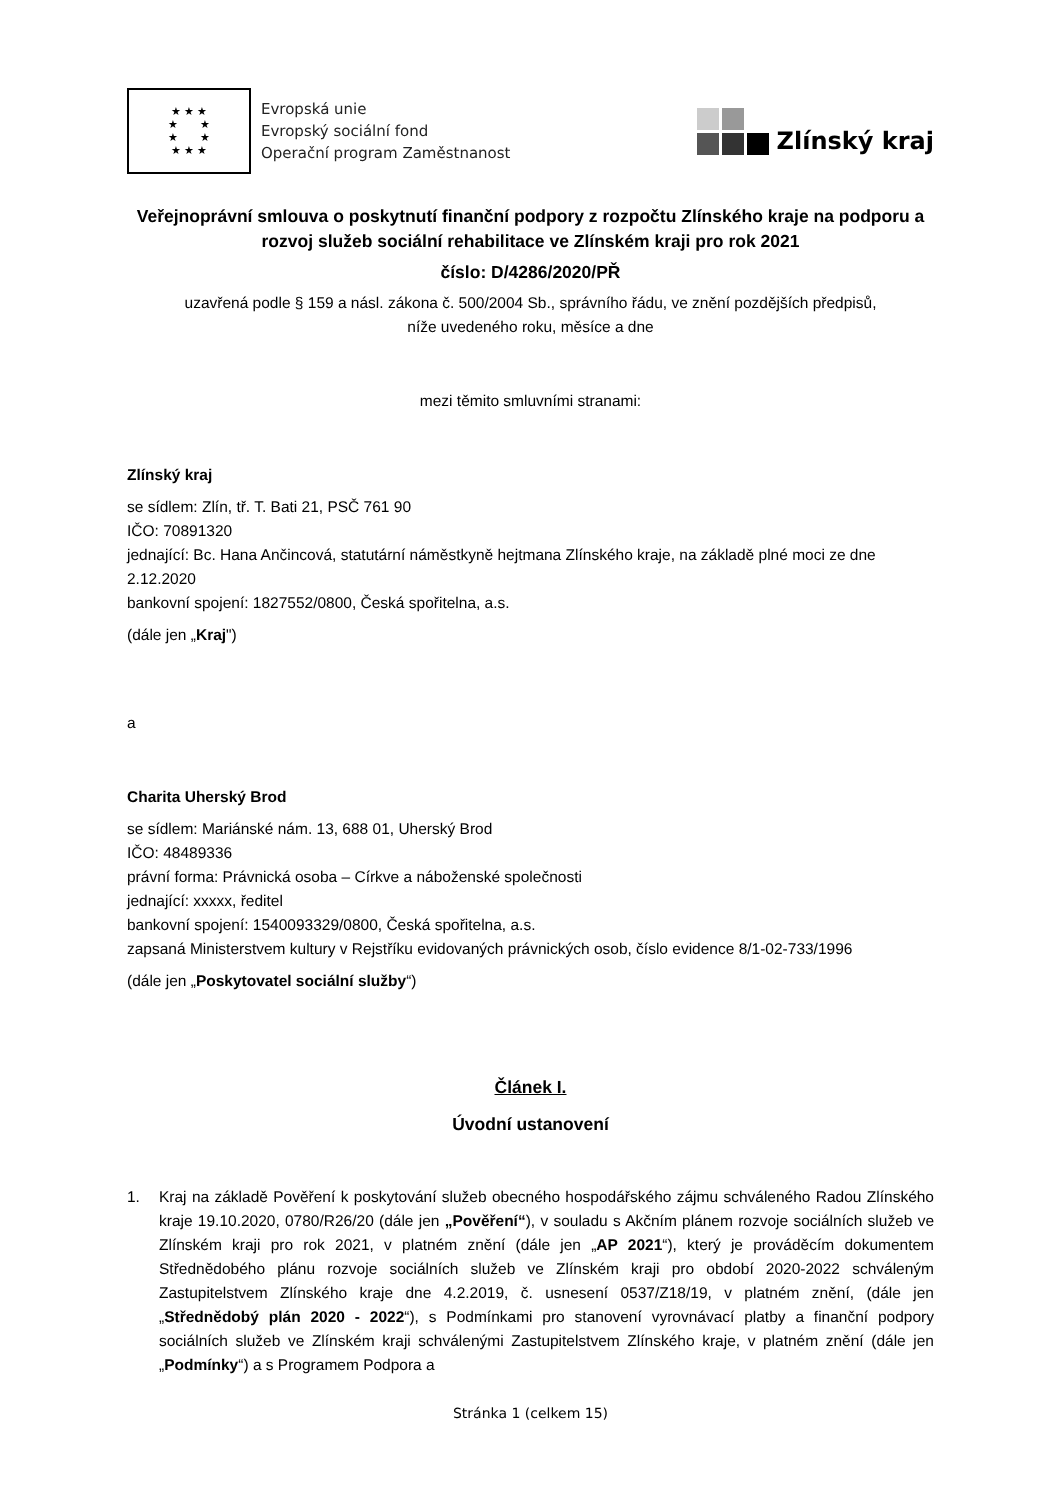★ ★ ★
★ ★
★ ★
★ ★ ★
Evropská unie
Evropský sociální fond
Operační program Zaměstnanost
Zlínský kraj
Veřejnoprávní smlouva o poskytnutí finanční podpory z rozpočtu Zlínského kraje na podporu a rozvoj služeb sociální rehabilitace ve Zlínském kraji pro rok 2021
číslo: D/4286/2020/PŘ
uzavřená podle § 159 a násl. zákona č. 500/2004 Sb., správního řádu, ve znění pozdějších předpisů,
níže uvedeného roku, měsíce a dne
mezi těmito smluvními stranami:
Zlínský kraj
se sídlem: Zlín, tř. T. Bati 21, PSČ 761 90
IČO: 70891320
jednající: Bc. Hana Ančincová, statutární náměstkyně hejtmana Zlínského kraje, na základě plné moci ze dne 2.12.2020
bankovní spojení: 1827552/0800, Česká spořitelna, a.s.
(dále jen „Kraj")
a
Charita Uherský Brod
se sídlem: Mariánské nám. 13, 688 01, Uherský Brod
IČO: 48489336
právní forma: Právnická osoba – Církve a náboženské společnosti
jednající: xxxxx, ředitel
bankovní spojení: 1540093329/0800, Česká spořitelna, a.s.
zapsaná Ministerstvem kultury v Rejstříku evidovaných právnických osob, číslo evidence 8/1-02-733/1996
(dále jen „Poskytovatel sociální služby“)
Článek I.
Úvodní ustanovení
1. Kraj na základě Pověření k poskytování služeb obecného hospodářského zájmu schváleného Radou Zlínského kraje 19.10.2020, 0780/R26/20 (dále jen „Pověření“), v souladu s Akčním plánem rozvoje sociálních služeb ve Zlínském kraji pro rok 2021, v platném znění (dále jen „AP 2021“), který je prováděcím dokumentem Střednědobého plánu rozvoje sociálních služeb ve Zlínském kraji pro období 2020-2022 schváleným Zastupitelstvem Zlínského kraje dne 4.2.2019, č. usnesení 0537/Z18/19, v platném znění, (dále jen „Střednědobý plán 2020 - 2022“), s Podmínkami pro stanovení vyrovnávací platby a finanční podpory sociálních služeb ve Zlínském kraji schválenými Zastupitelstvem Zlínského kraje, v platném znění (dále jen „Podmínky“) a s Programem Podpora a
Stránka 1 (celkem 15)